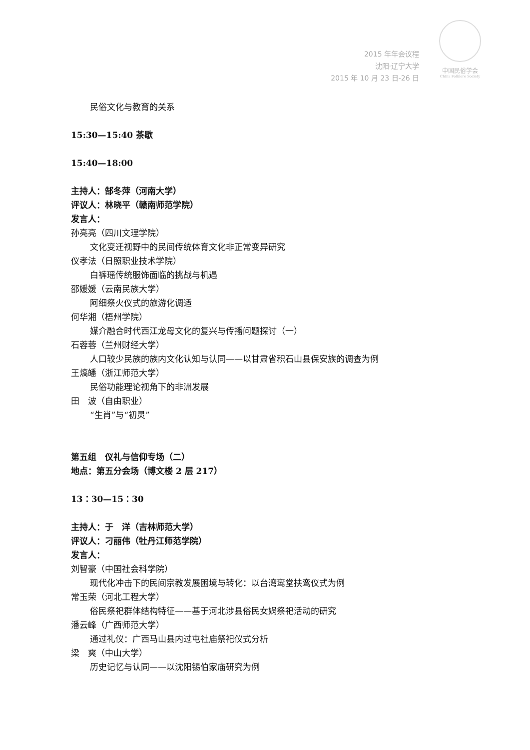2015 年年会议程
沈阳·辽宁大学
2015 年 10 月 23 日-26 日
中国民俗学会
China Folklore Society
民俗文化与教育的关系
15:30—15:40 茶歇
15:40—18:00
主持人：郜冬萍（河南大学）
评议人：林晓平（赣南师范学院）
发言人：
孙亮亮（四川文理学院）
文化变迁视野中的民间传统体育文化非正常变异研究
仪孝法（日照职业技术学院）
白裤瑶传统服饰面临的挑战与机遇
邵媛媛（云南民族大学）
阿细祭火仪式的旅游化调适
何华湘（梧州学院）
媒介融合时代西江龙母文化的复兴与传播问题探讨（一）
石蓉蓉（兰州财经大学）
人口较少民族的族内文化认知与认同——以甘肃省积石山县保安族的调查为例
王熇皤（浙江师范大学）
民俗功能理论视角下的非洲发展
田　波（自由职业）
“生肖”与“初灵”
第五组　仪礼与信仰专场（二）
地点：第五分会场（博文楼 2 层 217）
13：30—15：30
主持人：于　洋（吉林师范大学）
评议人：刁丽伟（牡丹江师范学院）
发言人：
刘智豪（中国社会科学院）
现代化冲击下的民间宗教发展困境与转化：以台湾鸾堂扶鸾仪式为例
常玉荣（河北工程大学）
俗民祭祀群体结构特征——基于河北涉县俗民女娲祭祀活动的研究
潘云峰（广西师范大学）
通过礼仪：广西马山县内过屯社庙祭祀仪式分析
梁　爽（中山大学）
历史记忆与认同——以沈阳锡伯家庙研究为例